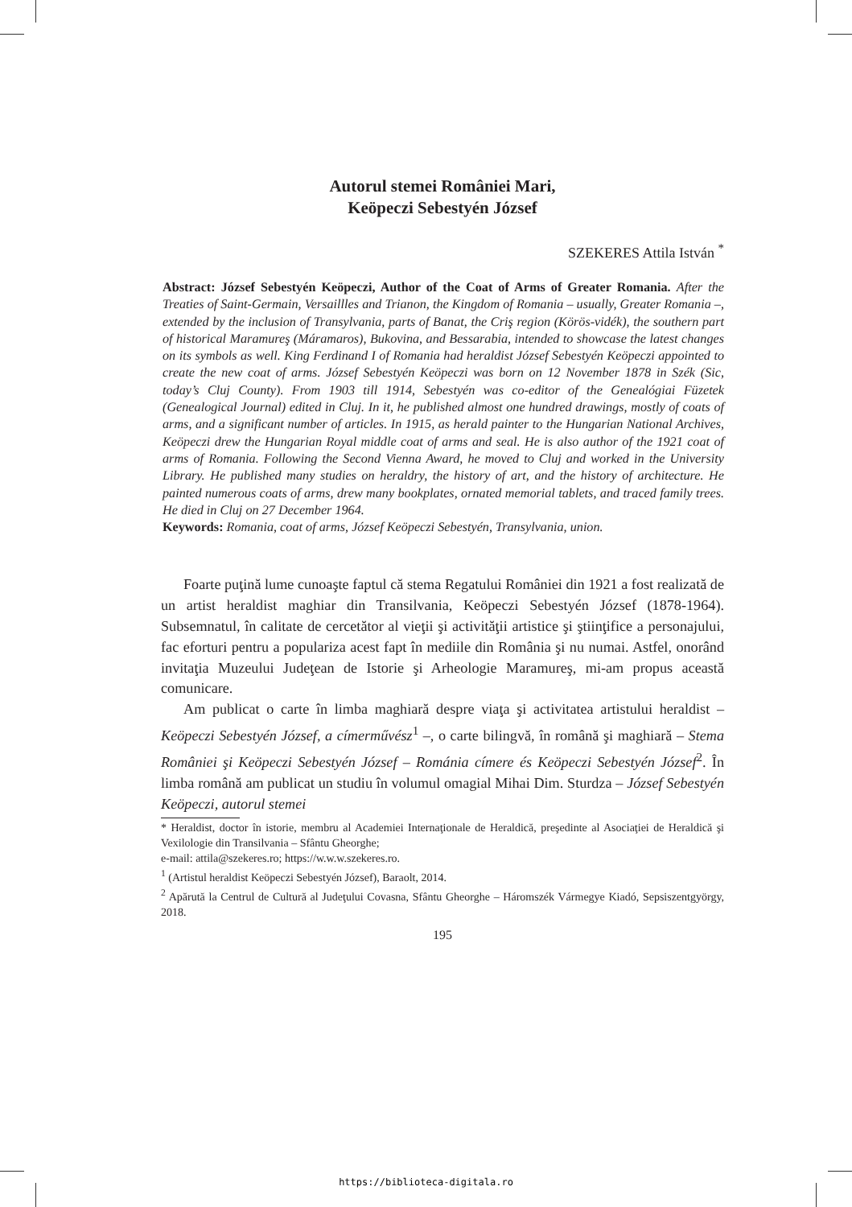Autorul stemei României Mari,
Keöpeczi Sebestyén József
SZEKERES Attila István <sup>*</sup>
Abstract: József Sebestyén Keöpeczi, Author of the Coat of Arms of Greater Romania. After the Treaties of Saint-Germain, Versaillles and Trianon, the Kingdom of Romania – usually, Greater Romania –, extended by the inclusion of Transylvania, parts of Banat, the Criş region (Körös-vidék), the southern part of historical Maramureş (Máramaros), Bukovina, and Bessarabia, intended to showcase the latest changes on its symbols as well. King Ferdinand I of Romania had heraldist József Sebestyén Keöpeczi appointed to create the new coat of arms. József Sebestyén Keöpeczi was born on 12 November 1878 in Szék (Sic, today’s Cluj County). From 1903 till 1914, Sebestyén was co-editor of the Genealógiai Füzetek (Genealogical Journal) edited in Cluj. In it, he published almost one hundred drawings, mostly of coats of arms, and a significant number of articles. In 1915, as herald painter to the Hungarian National Archives, Keöpeczi drew the Hungarian Royal middle coat of arms and seal. He is also author of the 1921 coat of arms of Romania. Following the Second Vienna Award, he moved to Cluj and worked in the University Library. He published many studies on heraldry, the history of art, and the history of architecture. He painted numerous coats of arms, drew many bookplates, ornated memorial tablets, and traced family trees. He died in Cluj on 27 December 1964.
Keywords: Romania, coat of arms, József Keöpeczi Sebestyén, Transylvania, union.
Foarte puţină lume cunoaşte faptul că stema Regatului României din 1921 a fost realizată de un artist heraldist maghiar din Transilvania, Keöpeczi Sebestyén József (1878-1964). Subsemnatul, în calitate de cercetător al vieţii şi activităţii artistice şi ştiinţifice a personajului, fac eforturi pentru a populariza acest fapt în mediile din România şi nu numai. Astfel, onorând invitaţia Muzeului Judeţean de Istorie şi Arheologie Maramureş, mi-am propus această comunicare.
Am publicat o carte în limba maghiară despre viaţa şi activitatea artistului heraldist – Keöpeczi Sebestyén József, a címerművész<sup>1</sup> –, o carte bilingvă, în română şi maghiară – Stema României şi Keöpeczi Sebestyén József – Románia címere és Keöpeczi Sebestyén József<sup>2</sup>. În limba română am publicat un studiu în volumul omagial Mihai Dim. Sturdza – József Sebestyén Keöpeczi, autorul stemei
* Heraldist, doctor în istorie, membru al Academiei Internaţionale de Heraldică, preşedinte al Asociaţiei de Heraldică şi Vexilologie din Transilvania – Sfântu Gheorghe;
e-mail: attila@szekeres.ro; https://w.w.w.szekeres.ro.
<sup>1</sup> (Artistul heraldist Keöpeczi Sebestyén József), Baraolt, 2014.
<sup>2</sup> Apărută la Centrul de Cultură al Judeţului Covasna, Sfântu Gheorghe – Háromszék Vármegye Kiadó, Sepsiszentgyörgy, 2018.
195
https://biblioteca-digitala.ro